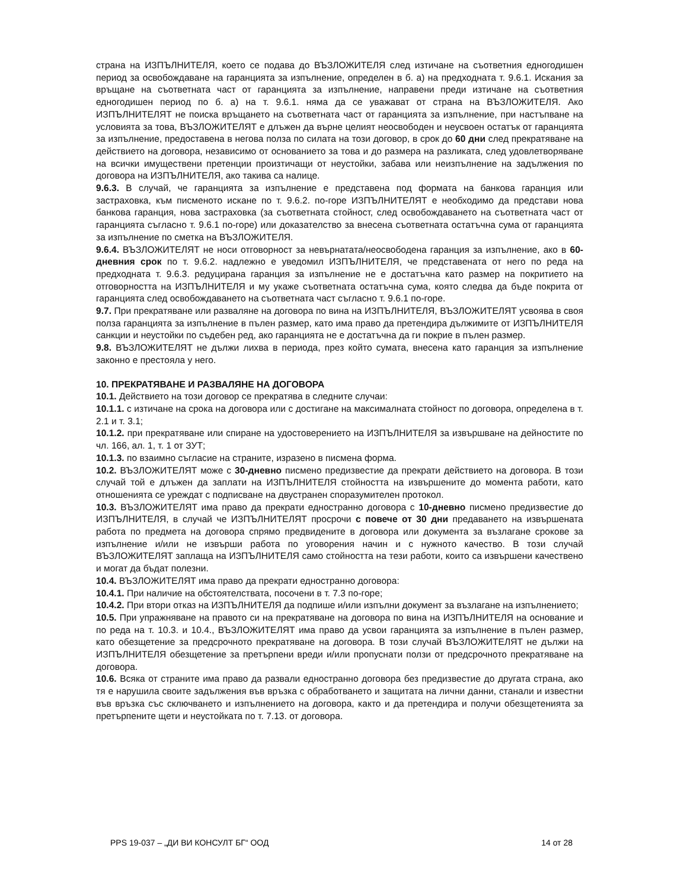страна на ИЗПЪЛНИТЕЛЯ, което се подава до ВЪЗЛОЖИТЕЛЯ след изтичане на съответния едногодишен период за освобождаване на гаранцията за изпълнение, определен в б. а) на предходната т. 9.6.1. Искания за връщане на съответната част от гаранцията за изпълнение, направени преди изтичане на съответния едногодишен период по б. а) на т. 9.6.1. няма да се уважават от страна на ВЪЗЛОЖИТЕЛЯ. Ако ИЗПЪЛНИТЕЛЯТ не поиска връщането на съответната част от гаранцията за изпълнение, при настъпване на условията за това, ВЪЗЛОЖИТЕЛЯТ е длъжен да върне целият неосвободен и неусвоен остатък от гаранцията за изпълнение, предоставена в негова полза по силата на този договор, в срок до 60 дни след прекратяване на действието на договора, независимо от основанието за това и до размера на разликата, след удовлетворяване на всички имуществени претенции произтичащи от неустойки, забава или неизпълнение на задължения по договора на ИЗПЪЛНИТЕЛЯ, ако такива са налице.
9.6.3. В случай, че гаранцията за изпълнение е представена под формата на банкова гаранция или застраховка, към писменото искане по т. 9.6.2. по-горе ИЗПЪЛНИТЕЛЯТ е необходимо да представи нова банкова гаранция, нова застраховка (за съответната стойност, след освобождаването на съответната част от гаранцията съгласно т. 9.6.1 по-горе) или доказателство за внесена съответната остатъчна сума от гаранцията за изпълнение по сметка на ВЪЗЛОЖИТЕЛЯ.
9.6.4. ВЪЗЛОЖИТЕЛЯТ не носи отговорност за невърнатата/неосвободена гаранция за изпълнение, ако в 60-дневния срок по т. 9.6.2. надлежно е уведомил ИЗПЪЛНИТЕЛЯ, че представената от него по реда на предходната т. 9.6.3. редуцирана гаранция за изпълнение не е достатъчна като размер на покритието на отговорността на ИЗПЪЛНИТЕЛЯ и му укаже съответната остатъчна сума, която следва да бъде покрита от гаранцията след освобождаването на съответната част съгласно т. 9.6.1 по-горе.
9.7. При прекратяване или разваляне на договора по вина на ИЗПЪЛНИТЕЛЯ, ВЪЗЛОЖИТЕЛЯТ усвоява в своя полза гаранцията за изпълнение в пълен размер, като има право да претендира дължимите от ИЗПЪЛНИТЕЛЯ санкции и неустойки по съдебен ред, ако гаранцията не е достатъчна да ги покрие в пълен размер.
9.8. ВЪЗЛОЖИТЕЛЯТ не дължи лихва в периода, през който сумата, внесена като гаранция за изпълнение законно е престояла у него.
10. ПРЕКРАТЯВАНЕ И РАЗВАЛЯНЕ НА ДОГОВОРА
10.1. Действието на този договор се прекратява в следните случаи:
10.1.1. с изтичане на срока на договора или с достигане на максималната стойност по договора, определена в т. 2.1 и т. 3.1;
10.1.2. при прекратяване или спиране на удостоверението на ИЗПЪЛНИТЕЛЯ за извършване на дейностите по чл. 166, ал. 1, т. 1 от ЗУТ;
10.1.3. по взаимно съгласие на страните, изразено в писмена форма.
10.2. ВЪЗЛОЖИТЕЛЯТ може с 30-дневно писмено предизвестие да прекрати действието на договора. В този случай той е длъжен да заплати на ИЗПЪЛНИТЕЛЯ стойността на извършените до момента работи, като отношенията се уреждат с подписване на двустранен споразумителен протокол.
10.3. ВЪЗЛОЖИТЕЛЯТ има право да прекрати едностранно договора с 10-дневно писмено предизвестие до ИЗПЪЛНИТЕЛЯ, в случай че ИЗПЪЛНИТЕЛЯТ просрочи с повече от 30 дни предаването на извършената работа по предмета на договора спрямо предвидените в договора или документа за възлагане срокове за изпълнение и/или не извърши работа по уговорения начин и с нужното качество. В този случай ВЪЗЛОЖИТЕЛЯТ заплаща на ИЗПЪЛНИТЕЛЯ само стойността на тези работи, които са извършени качествено и могат да бъдат полезни.
10.4. ВЪЗЛОЖИТЕЛЯТ има право да прекрати едностранно договора:
10.4.1. При наличие на обстоятелствата, посочени в т. 7.3 по-горе;
10.4.2. При втори отказ на ИЗПЪЛНИТЕЛЯ да подпише и/или изпълни документ за възлагане на изпълнението;
10.5. При упражняване на правото си на прекратяване на договора по вина на ИЗПЪЛНИТЕЛЯ на основание и по реда на т. 10.3. и 10.4., ВЪЗЛОЖИТЕЛЯТ има право да усвои гаранцията за изпълнение в пълен размер, като обезщетение за предсрочното прекратяване на договора. В този случай ВЪЗЛОЖИТЕЛЯТ не дължи на ИЗПЪЛНИТЕЛЯ обезщетение за претърпени вреди и/или пропуснати ползи от предсрочното прекратяване на договора.
10.6. Всяка от страните има право да развали едностранно договора без предизвестие до другата страна, ако тя е нарушила своите задължения във връзка с обработването и защитата на лични данни, станали и известни във връзка със сключването и изпълнението на договора, както и да претендира и получи обезщетенията за претърпените щети и неустойката по т. 7.13. от договора.
PPS 19-037 – „ДИ ВИ КОНСУЛТ БГ“ ООД 14 от 28